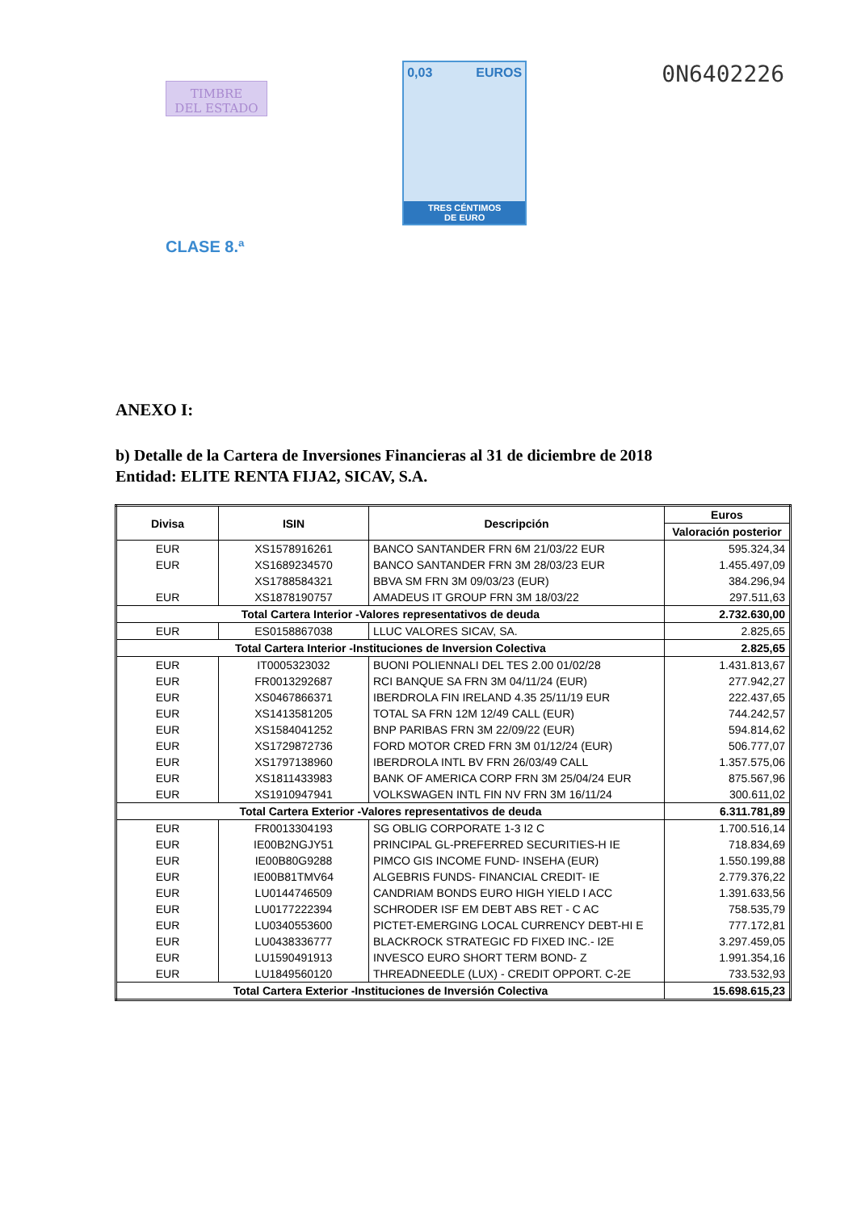TIMBRE
DEL ESTADO
CLASE 8.ª
0,03 EUROS
TRES CÉNTIMOS
DE EURO
0N6402226
ANEXO I:
b) Detalle de la Cartera de Inversiones Financieras al 31 de diciembre de 2018
Entidad: ELITE RENTA FIJA2, SICAV, S.A.
| Divisa | ISIN | Descripción | Euros |
| --- | --- | --- | --- |
| | | | Valoración posterior |
| EUR | XS1578916261 | BANCO SANTANDER FRN 6M 21/03/22 EUR | 595.324,34 |
| EUR | XS1689234570 | BANCO SANTANDER FRN 3M 28/03/23 EUR | 1.455.497,09 |
| | XS1788584321 | BBVA SM FRN 3M 09/03/23 (EUR) | 384.296,94 |
| EUR | XS1878190757 | AMADEUS IT GROUP FRN 3M 18/03/22 | 297.511,63 |
| Total Cartera Interior -Valores representativos de deuda | | | 2.732.630,00 |
| EUR | ES0158867038 | LLUC VALORES SICAV, SA. | 2.825,65 |
| Total Cartera Interior -Instituciones de Inversion Colectiva | | | 2.825,65 |
| EUR | IT0005323032 | BUONI POLIENNALI DEL TES 2.00 01/02/28 | 1.431.813,67 |
| EUR | FR0013292687 | RCI BANQUE SA FRN 3M 04/11/24 (EUR) | 277.942,27 |
| EUR | XS0467866371 | IBERDROLA FIN IRELAND 4.35 25/11/19 EUR | 222.437,65 |
| EUR | XS1413581205 | TOTAL SA FRN 12M 12/49 CALL (EUR) | 744.242,57 |
| EUR | XS1584041252 | BNP PARIBAS FRN 3M 22/09/22 (EUR) | 594.814,62 |
| EUR | XS1729872736 | FORD MOTOR CRED FRN 3M 01/12/24 (EUR) | 506.777,07 |
| EUR | XS1797138960 | IBERDROLA INTL BV FRN 26/03/49 CALL | 1.357.575,06 |
| EUR | XS1811433983 | BANK OF AMERICA CORP FRN 3M 25/04/24 EUR | 875.567,96 |
| EUR | XS1910947941 | VOLKSWAGEN INTL FIN NV FRN 3M 16/11/24 | 300.611,02 |
| Total Cartera Exterior -Valores representativos de deuda | | | 6.311.781,89 |
| EUR | FR0013304193 | SG OBLIG CORPORATE 1-3 I2 C | 1.700.516,14 |
| EUR | IE00B2NGJY51 | PRINCIPAL GL-PREFERRED SECURITIES-H IE | 718.834,69 |
| EUR | IE00B80G9288 | PIMCO GIS INCOME FUND- INSEHA (EUR) | 1.550.199,88 |
| EUR | IE00B81TMV64 | ALGEBRIS FUNDS- FINANCIAL CREDIT- IE | 2.779.376,22 |
| EUR | LU0144746509 | CANDRIAM BONDS EURO HIGH YIELD I ACC | 1.391.633,56 |
| EUR | LU0177222394 | SCHRODER ISF EM DEBT ABS RET - C AC | 758.535,79 |
| EUR | LU0340553600 | PICTET-EMERGING LOCAL CURRENCY DEBT-HI E | 777.172,81 |
| EUR | LU0438336777 | BLACKROCK STRATEGIC FD FIXED INC.- I2E | 3.297.459,05 |
| EUR | LU1590491913 | INVESCO EURO SHORT TERM BOND- Z | 1.991.354,16 |
| EUR | LU1849560120 | THREADNEEDLE (LUX) - CREDIT OPPORT. C-2E | 733.532,93 |
| Total Cartera Exterior -Instituciones de Inversión Colectiva | | | 15.698.615,23 |